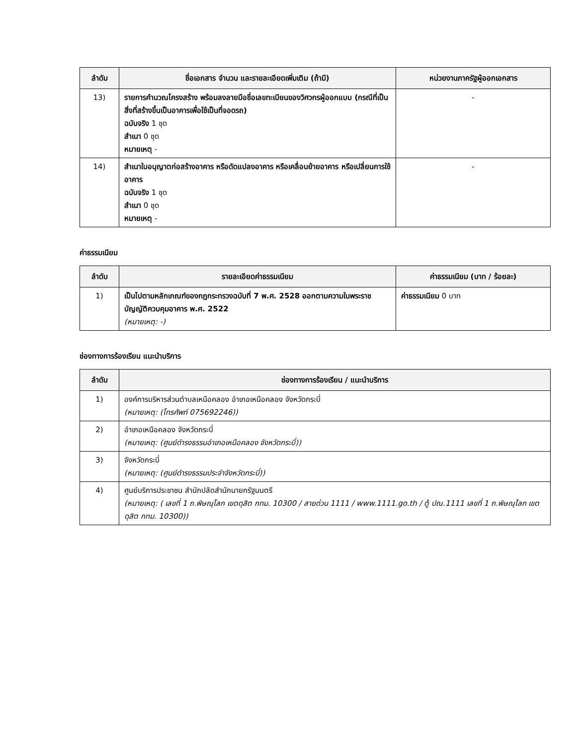| ลำดับ | ชื่อเอกสาร จำนวน และรายละเอียดเพิ่มเติม (ถ้ามี) | หน่วยงานภาครัฐผู้ออกเอกสาร |
| --- | --- | --- |
| 13) | รายการคำนวณโครงสร้าง พร้อมลงลายมือชื่อเลขทะเบียนของวิศวกรผู้ออกแบบ (กรณีที่เป็นสิ่งที่สร้างขึ้นเป็นอาคารเพื่อใช้เป็นที่จอดรถ) ฉบับจริง 1 ชุด สำเนา 0 ชุด หมายเหตุ - | - |
| 14) | สำเนาใบอนุญาตก่อสร้างอาคาร หรือดัดแปลงอาคาร หรือเคลื่อนย้ายอาคาร หรือเปลี่ยนการใช้อาคาร ฉบับจริง 1 ชุด สำเนา 0 ชุด หมายเหตุ - | - |
ค่าธรรมเนียม
| ลำดับ | รายละเอียดค่าธรรมเนียม | ค่าธรรมเนียม (บาท / ร้อยละ) |
| --- | --- | --- |
| 1) | เป็นไปตามหลักเกณฑ์ของกฎกระทรวงฉบับที่ 7 พ.ศ. 2528 ออกตามความในพระราชบัญญัติควบคุมอาคาร พ.ศ. 2522 (หมายเหตุ: -) | ค่าธรรมเนียม 0 บาท |
ช่องทางการร้องเรียน แนะนำบริการ
| ลำดับ | ช่องทางการร้องเรียน / แนะนำบริการ |
| --- | --- |
| 1) | องค์การบริหารส่วนตำบลเหนือคลอง อำเภอเหนือคลอง จังหวัดกระบี่ (หมายเหตุ: (โทรศัพท์ 075692246)) |
| 2) | อำเภอเหนือคลอง จังหวัดกระบี่ (หมายเหตุ: (ศูนย์ดำรงธรรมอำเภอเหนือคลอง จังหวัดกระบี่)) |
| 3) | จังหวัดกระบี่ (หมายเหตุ: (ศูนย์ดำรงธรรมประจำจังหวัดกระบี่)) |
| 4) | ศูนย์บริการประชาชน สำนักปลัดสำนักนายกรัฐมนตรี (หมายเหตุ: ( เลขที่ 1 ถ.พิษณุโลก เขตดุสิต กทม. 10300 / สายด่วน 1111 / www.1111.go.th / ตู้ ปณ.1111 เลขที่ 1 ถ.พิษณุโลก เขตดุสิต กทม. 10300)) |